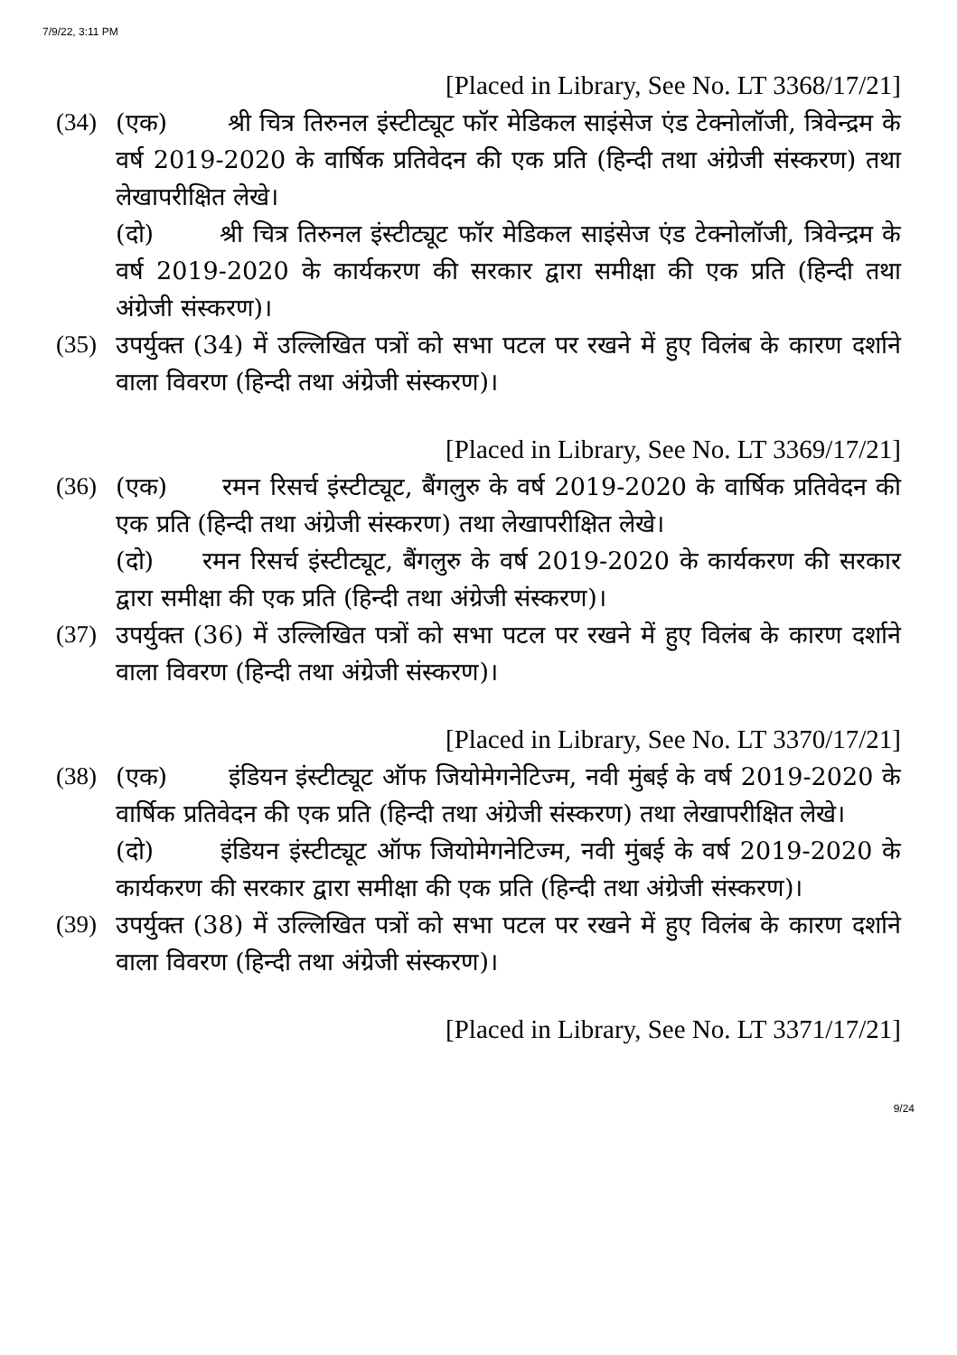7/9/22, 3:11 PM
[Placed in Library, See No. LT 3368/17/21]
(34) (एक) श्री चित्र तिरुनल इंस्टीट्यूट फॉर मेडिकल साइंसेज एंड टेक्नोलॉजी, त्रिवेन्द्रम के वर्ष 2019-2020 के वार्षिक प्रतिवेदन की एक प्रति (हिन्दी तथा अंग्रेजी संस्करण) तथा लेखापरीक्षित लेखे।
(दो) श्री चित्र तिरुनल इंस्टीट्यूट फॉर मेडिकल साइंसेज एंड टेक्नोलॉजी, त्रिवेन्द्रम के वर्ष 2019-2020 के कार्यकरण की सरकार द्वारा समीक्षा की एक प्रति (हिन्दी तथा अंग्रेजी संस्करण)।
(35) उपर्युक्त (34) में उल्लिखित पत्रों को सभा पटल पर रखने में हुए विलंब के कारण दर्शाने वाला विवरण (हिन्दी तथा अंग्रेजी संस्करण)।
[Placed in Library, See No. LT 3369/17/21]
(36) (एक) रमन रिसर्च इंस्टीट्यूट, बैंगलुरु के वर्ष 2019-2020 के वार्षिक प्रतिवेदन की एक प्रति (हिन्दी तथा अंग्रेजी संस्करण) तथा लेखापरीक्षित लेखे।
(दो) रमन रिसर्च इंस्टीट्यूट, बैंगलुरु के वर्ष 2019-2020 के कार्यकरण की सरकार द्वारा समीक्षा की एक प्रति (हिन्दी तथा अंग्रेजी संस्करण)।
(37) उपर्युक्त (36) में उल्लिखित पत्रों को सभा पटल पर रखने में हुए विलंब के कारण दर्शाने वाला विवरण (हिन्दी तथा अंग्रेजी संस्करण)।
[Placed in Library, See No. LT 3370/17/21]
(38) (एक) इंडियन इंस्टीट्यूट ऑफ जियोमेगनेटिज्म, नवी मुंबई के वर्ष 2019-2020 के वार्षिक प्रतिवेदन की एक प्रति (हिन्दी तथा अंग्रेजी संस्करण) तथा लेखापरीक्षित लेखे।
(दो) इंडियन इंस्टीट्यूट ऑफ जियोमेगनेटिज्म, नवी मुंबई के वर्ष 2019-2020 के कार्यकरण की सरकार द्वारा समीक्षा की एक प्रति (हिन्दी तथा अंग्रेजी संस्करण)।
(39) उपर्युक्त (38) में उल्लिखित पत्रों को सभा पटल पर रखने में हुए विलंब के कारण दर्शाने वाला विवरण (हिन्दी तथा अंग्रेजी संस्करण)।
[Placed in Library, See No. LT 3371/17/21]
9/24